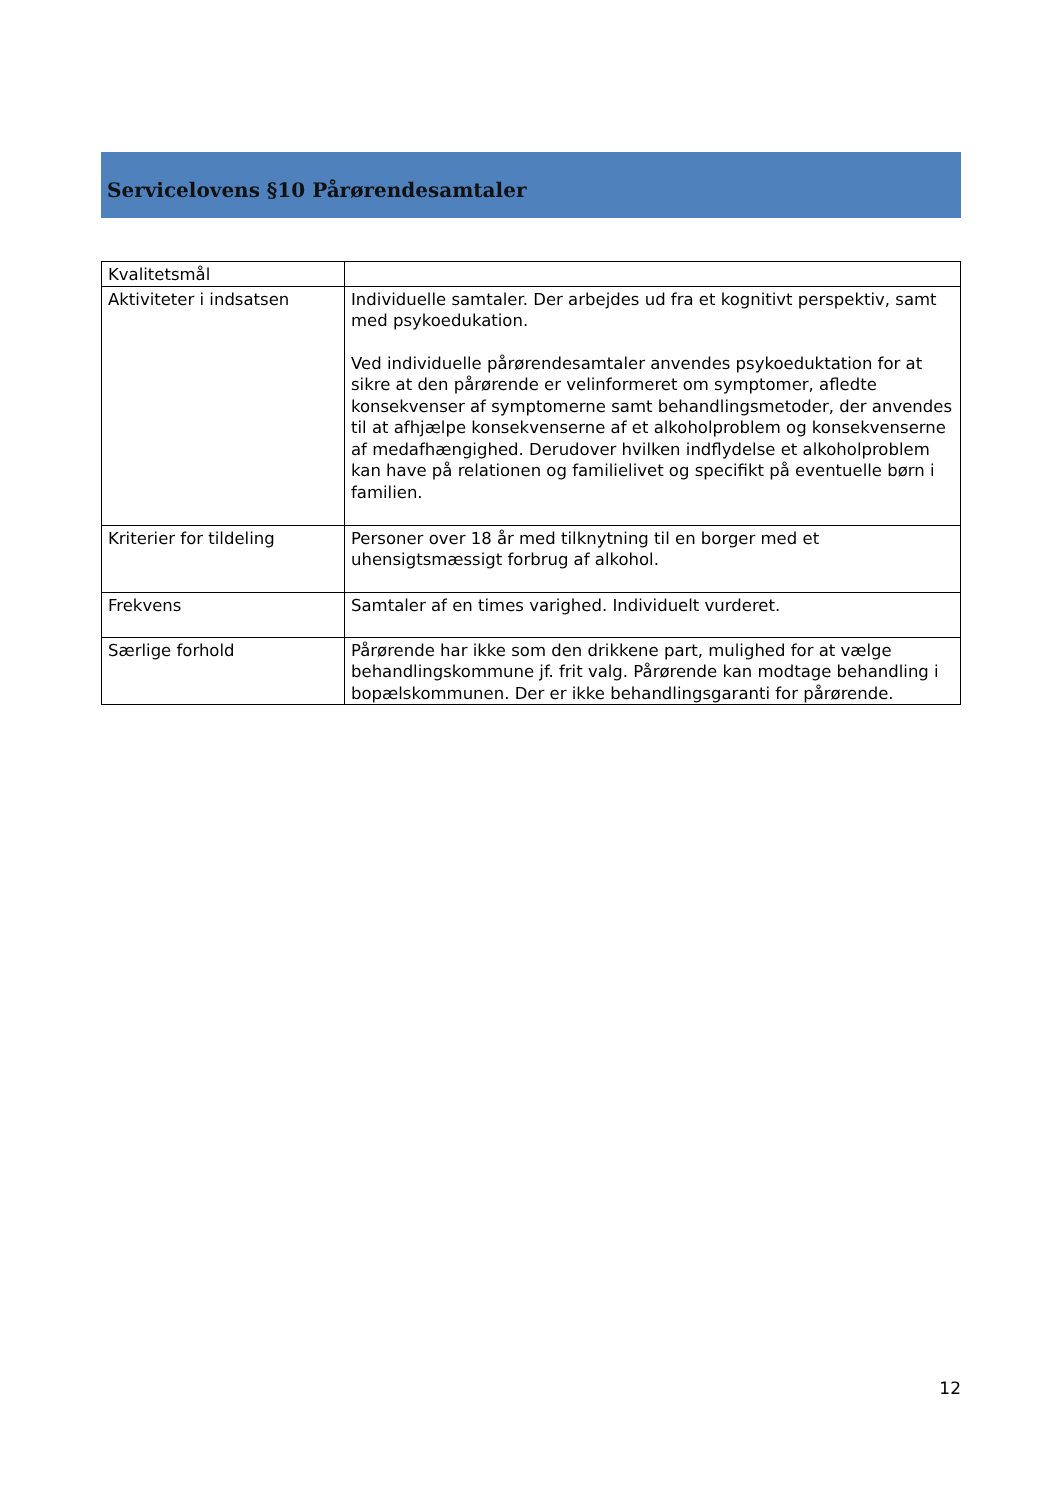Servicelovens §10 Pårørendesamtaler
| Kvalitetsmål | |
| Aktiviteter i indsatsen | Individuelle samtaler. Der arbejdes ud fra et kognitivt perspektiv, samt med psykoedukation. Ved individuelle pårørendesamtaler anvendes psykoeduktation for at sikre at den pårørende er velinformeret om symptomer, afledte konsekvenser af symptomerne samt behandlingsmetoder, der anvendes til at afhjælpe konsekvenserne af et alkoholproblem og konsekvenserne af medafhængighed. Derudover hvilken indflydelse et alkoholproblem kan have på relationen og familielivet og specifikt på eventuelle børn i familien. |
| Kriterier for tildeling | Personer over 18 år med tilknytning til en borger med et uhensigtsmæssigt forbrug af alkohol. |
| Frekvens | Samtaler af en times varighed. Individuelt vurderet. |
| Særlige forhold | Pårørende har ikke som den drikkene part, mulighed for at vælge behandlingskommune jf. frit valg. Pårørende kan modtage behandling i bopælskommunen. Der er ikke behandlingsgaranti for pårørende. |
12